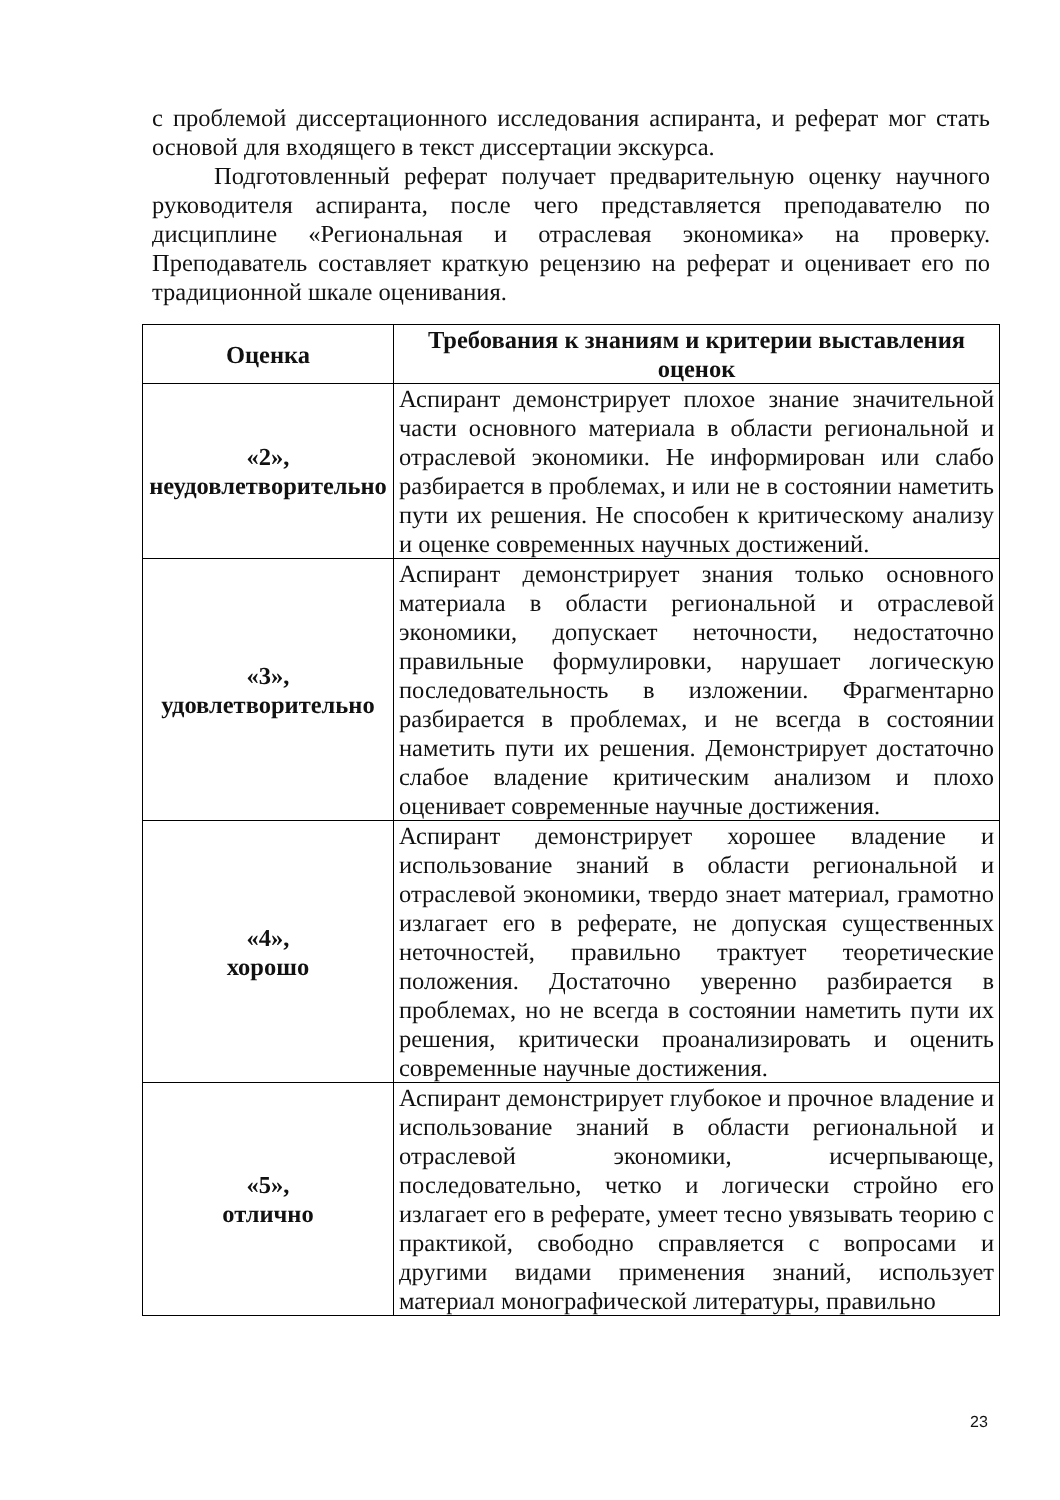с проблемой диссертационного исследования аспиранта, и реферат мог стать основой для входящего в текст диссертации экскурса.
Подготовленный реферат получает предварительную оценку научного руководителя аспиранта, после чего представляется преподавателю по дисциплине «Региональная и отраслевая экономика» на проверку. Преподаватель составляет краткую рецензию на реферат и оценивает его по традиционной шкале оценивания.
| Оценка | Требования к знаниям и критерии выставления оценок |
| --- | --- |
| «2», неудовлетворительно | Аспирант демонстрирует плохое знание значительной части основного материала в области региональной и отраслевой экономики. Не информирован или слабо разбирается в проблемах, и или не в состоянии наметить пути их решения. Не способен к критическому анализу и оценке современных научных достижений. |
| «3», удовлетворительно | Аспирант демонстрирует знания только основного материала в области региональной и отраслевой экономики, допускает неточности, недостаточно правильные формулировки, нарушает логическую последовательность в изложении. Фрагментарно разбирается в проблемах, и не всегда в состоянии наметить пути их решения. Демонстрирует достаточно слабое владение критическим анализом и плохо оценивает современные научные достижения. |
| «4», хорошо | Аспирант демонстрирует хорошее владение и использование знаний в области региональной и отраслевой экономики, твердо знает материал, грамотно излагает его в реферате, не допуская существенных неточностей, правильно трактует теоретические положения. Достаточно уверенно разбирается в проблемах, но не всегда в состоянии наметить пути их решения, критически проанализировать и оценить современные научные достижения. |
| «5», отлично | Аспирант демонстрирует глубокое и прочное владение и использование знаний в области региональной и отраслевой экономики, исчерпывающе, последовательно, четко и логически стройно его излагает его в реферате, умеет тесно увязывать теорию с практикой, свободно справляется с вопросами и другими видами применения знаний, использует материал монографической литературы, правильно |
23